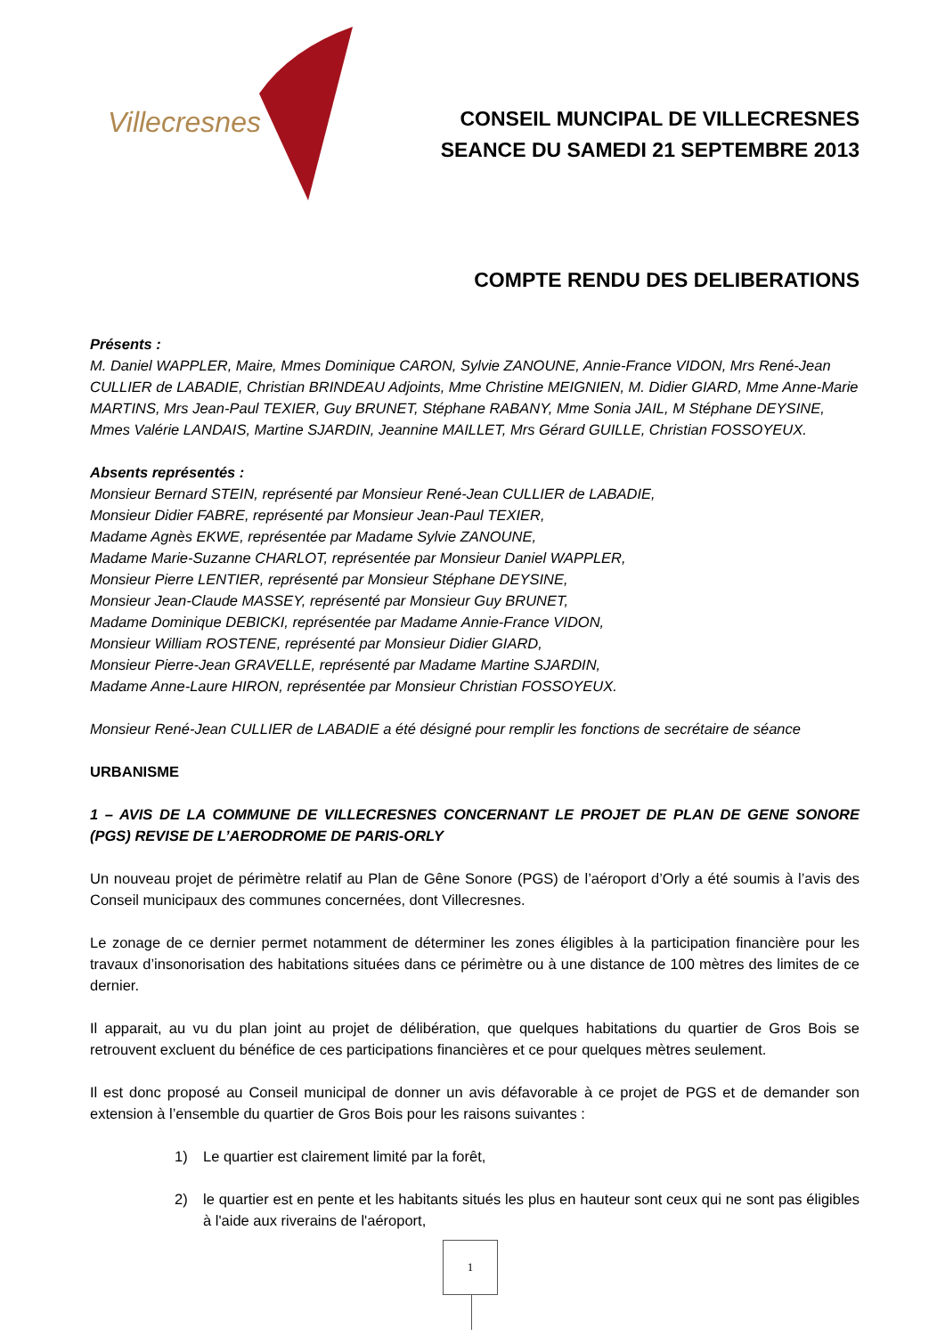Villecresnes
CONSEIL MUNCIPAL DE VILLECRESNES
SEANCE DU SAMEDI 21 SEPTEMBRE 2013
COMPTE RENDU DES DELIBERATIONS
Présents :
M. Daniel WAPPLER, Maire, Mmes Dominique CARON, Sylvie ZANOUNE, Annie-France VIDON, Mrs René-Jean CULLIER de LABADIE, Christian BRINDEAU Adjoints, Mme Christine MEIGNIEN, M. Didier GIARD, Mme Anne-Marie MARTINS, Mrs Jean-Paul TEXIER, Guy BRUNET, Stéphane RABANY, Mme Sonia JAIL, M Stéphane DEYSINE, Mmes Valérie LANDAIS, Martine SJARDIN, Jeannine MAILLET, Mrs Gérard GUILLE, Christian FOSSOYEUX.
Absents représentés :
Monsieur Bernard STEIN, représenté par Monsieur René-Jean CULLIER de LABADIE,
Monsieur Didier FABRE, représenté par Monsieur Jean-Paul TEXIER,
Madame Agnès EKWE, représentée par Madame Sylvie ZANOUNE,
Madame Marie-Suzanne CHARLOT, représentée par Monsieur Daniel WAPPLER,
Monsieur Pierre LENTIER, représenté par Monsieur Stéphane DEYSINE,
Monsieur Jean-Claude MASSEY, représenté par Monsieur Guy BRUNET,
Madame Dominique DEBICKI, représentée par Madame Annie-France VIDON,
Monsieur William ROSTENE, représenté par Monsieur Didier GIARD,
Monsieur Pierre-Jean GRAVELLE, représenté par Madame Martine SJARDIN,
Madame Anne-Laure HIRON, représentée par Monsieur Christian FOSSOYEUX.
Monsieur René-Jean CULLIER de LABADIE a été désigné pour remplir les fonctions de secrétaire de séance
URBANISME
1 – AVIS DE LA COMMUNE DE VILLECRESNES CONCERNANT LE PROJET DE PLAN DE GENE SONORE (PGS) REVISE DE L’AERODROME DE PARIS-ORLY
Un nouveau projet de périmètre relatif au Plan de Gêne Sonore (PGS) de l’aéroport d’Orly a été soumis à l’avis des Conseil municipaux des communes concernées, dont Villecresnes.
Le zonage de ce dernier permet notamment de déterminer les zones éligibles à la participation financière pour les travaux d’insonorisation des habitations situées dans ce périmètre ou à une distance de 100 mètres des limites de ce dernier.
Il apparait, au vu du plan joint au projet de délibération, que quelques habitations du quartier de Gros Bois se retrouvent excluent du bénéfice de ces participations financières et ce pour quelques mètres seulement.
Il est donc proposé au Conseil municipal de donner un avis défavorable à ce projet de PGS et de demander son extension à l’ensemble du quartier de Gros Bois pour les raisons suivantes :
1) Le quartier est clairement limité par la forêt,
2) le quartier est en pente et les habitants situés les plus en hauteur sont ceux qui ne sont pas éligibles à l'aide aux riverains de l'aéroport,
1